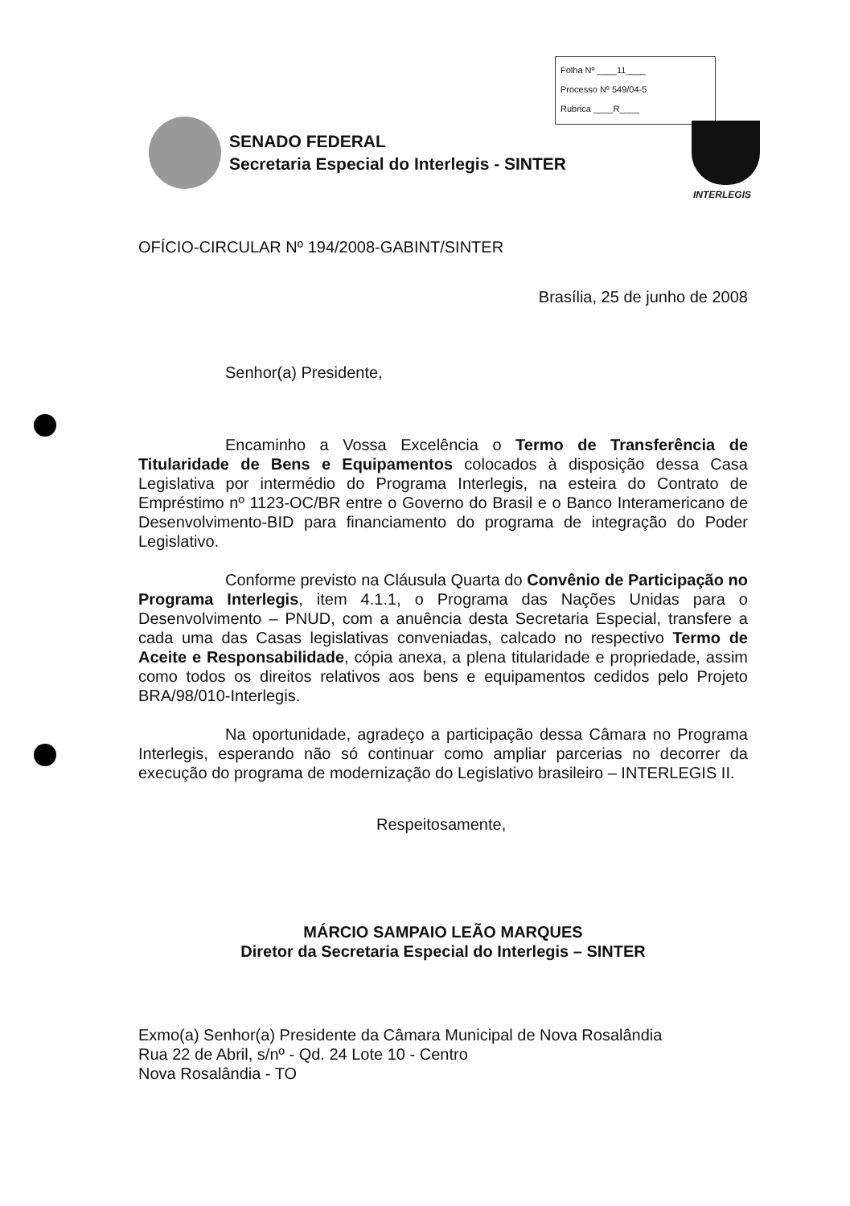Folha Nº ____11____
Processo Nº 549/04-5
Rubrica ____R____
SENADO FEDERAL
Secretaria Especial do Interlegis - SINTER
INTERLEGIS
OFÍCIO-CIRCULAR Nº 194/2008-GABINT/SINTER
Brasília, 25 de junho de 2008
Senhor(a) Presidente,
Encaminho a Vossa Excelência o Termo de Transferência de Titularidade de Bens e Equipamentos colocados à disposição dessa Casa Legislativa por intermédio do Programa Interlegis, na esteira do Contrato de Empréstimo nº 1123-OC/BR entre o Governo do Brasil e o Banco Interamericano de Desenvolvimento-BID para financiamento do programa de integração do Poder Legislativo.
Conforme previsto na Cláusula Quarta do Convênio de Participação no Programa Interlegis, item 4.1.1, o Programa das Nações Unidas para o Desenvolvimento – PNUD, com a anuência desta Secretaria Especial, transfere a cada uma das Casas legislativas conveniadas, calcado no respectivo Termo de Aceite e Responsabilidade, cópia anexa, a plena titularidade e propriedade, assim como todos os direitos relativos aos bens e equipamentos cedidos pelo Projeto BRA/98/010-Interlegis.
Na oportunidade, agradeço a participação dessa Câmara no Programa Interlegis, esperando não só continuar como ampliar parcerias no decorrer da execução do programa de modernização do Legislativo brasileiro – INTERLEGIS II.
Respeitosamente,
MÁRCIO SAMPAIO LEÃO MARQUES
Diretor da Secretaria Especial do Interlegis – SINTER
Exmo(a) Senhor(a) Presidente da Câmara Municipal de Nova Rosalândia
Rua 22 de Abril, s/nº - Qd. 24 Lote 10 - Centro
Nova Rosalândia - TO